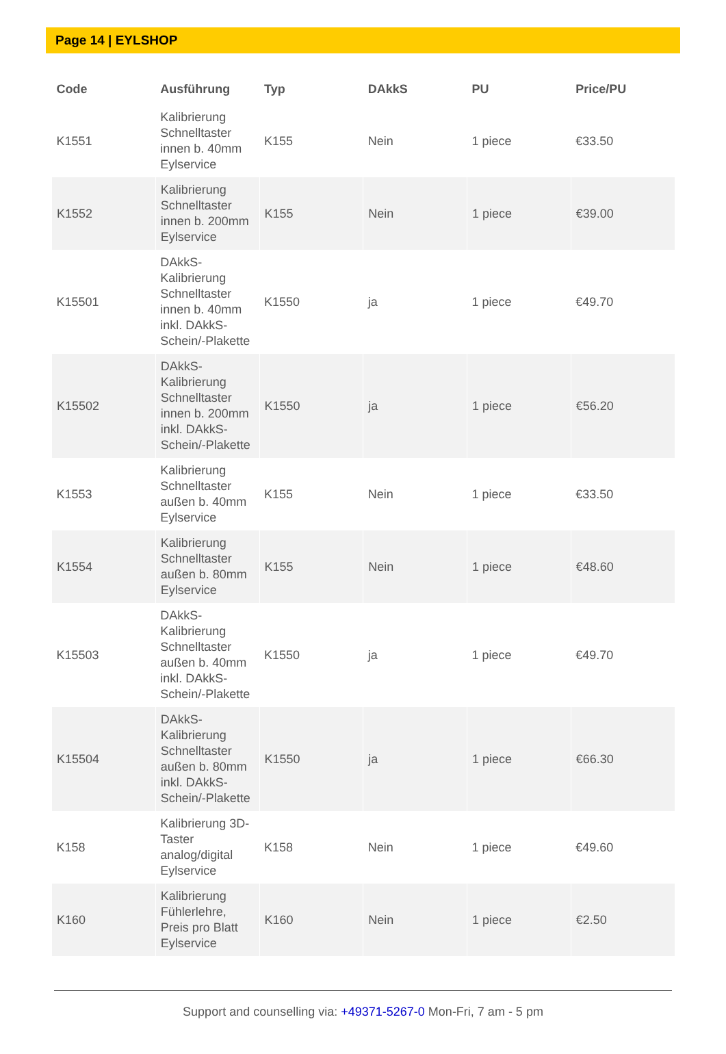Page 14 | EYLSHOP
| Code | Ausführung | Typ | DAkkS | PU | Price/PU |
| --- | --- | --- | --- | --- | --- |
| K1551 | Kalibrierung Schnelltaster innen b. 40mm Eylservice | K155 | Nein | 1 piece | €33.50 |
| K1552 | Kalibrierung Schnelltaster innen b. 200mm Eylservice | K155 | Nein | 1 piece | €39.00 |
| K15501 | DAkkS-Kalibrierung Schnelltaster innen b. 40mm inkl. DAkkS-Schein/-Plakette | K1550 | ja | 1 piece | €49.70 |
| K15502 | DAkkS-Kalibrierung Schnelltaster innen b. 200mm inkl. DAkkS-Schein/-Plakette | K1550 | ja | 1 piece | €56.20 |
| K1553 | Kalibrierung Schnelltaster außen b. 40mm Eylservice | K155 | Nein | 1 piece | €33.50 |
| K1554 | Kalibrierung Schnelltaster außen b. 80mm Eylservice | K155 | Nein | 1 piece | €48.60 |
| K15503 | DAkkS-Kalibrierung Schnelltaster außen b. 40mm inkl. DAkkS-Schein/-Plakette | K1550 | ja | 1 piece | €49.70 |
| K15504 | DAkkS-Kalibrierung Schnelltaster außen b. 80mm inkl. DAkkS-Schein/-Plakette | K1550 | ja | 1 piece | €66.30 |
| K158 | Kalibrierung 3D-Taster analog/digital Eylservice | K158 | Nein | 1 piece | €49.60 |
| K160 | Kalibrierung Fühlerlehre, Preis pro Blatt Eylservice | K160 | Nein | 1 piece | €2.50 |
Support and counselling via: +49371-5267-0 Mon-Fri, 7 am - 5 pm